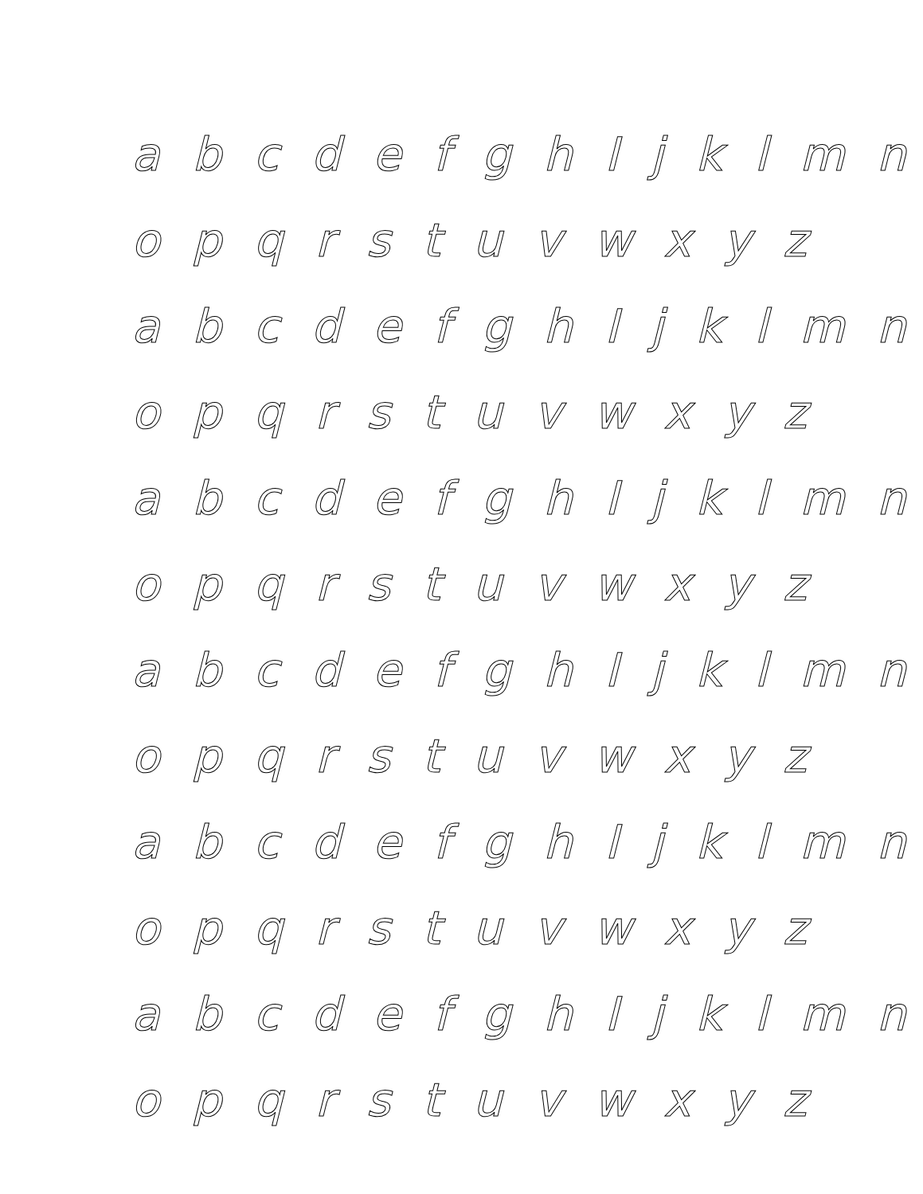a b c d e f g h I j k l m n
o p q r s t u v w x y z
a b c d e f g h I j k l m n
o p q r s t u v w x y z
a b c d e f g h I j k l m n
o p q r s t u v w x y z
a b c d e f g h I j k l m n
o p q r s t u v w x y z
a b c d e f g h I j k l m n
o p q r s t u v w x y z
a b c d e f g h I j k l m n
o p q r s t u v w x y z